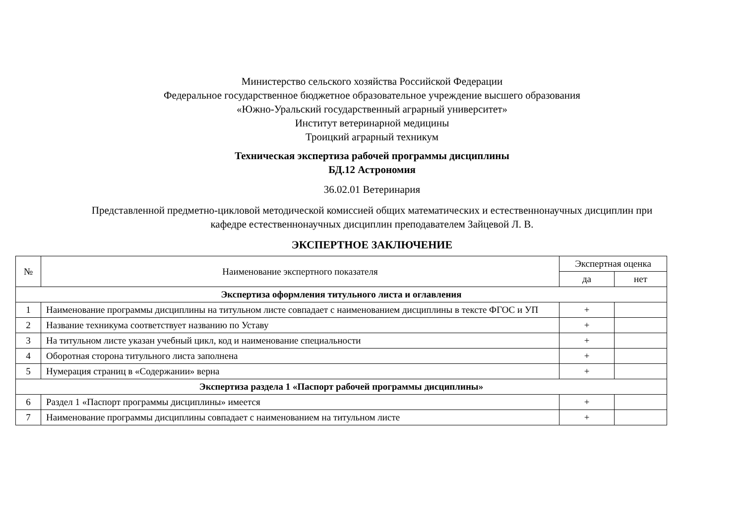Министерство сельского хозяйства Российской Федерации
Федеральное государственное бюджетное образовательное учреждение высшего образования
«Южно-Уральский государственный аграрный университет»
Институт ветеринарной медицины
Троицкий аграрный техникум
Техническая экспертиза рабочей программы дисциплины
БД.12 Астрономия
36.02.01 Ветеринария
Представленной предметно-цикловой методической комиссией общих математических и естественнонаучных дисциплин при
кафедре естественнонаучных дисциплин преподавателем Зайцевой Л. В.
ЭКСПЕРТНОЕ ЗАКЛЮЧЕНИЕ
| № | Наименование экспертного показателя | Экспертная оценка | |
| --- | --- | --- | --- |
| | | да | нет |
| Экспертиза оформления титульного листа и оглавления | | | |
| 1 | Наименование программы дисциплины на титульном листе совпадает с наименованием дисциплины в тексте ФГОС и УП | + | |
| 2 | Название техникума соответствует названию по Уставу | + | |
| 3 | На титульном листе указан учебный цикл, код и наименование специальности | + | |
| 4 | Оборотная сторона титульного листа заполнена | + | |
| 5 | Нумерация страниц в «Содержании» верна | + | |
| Экспертиза раздела 1 «Паспорт рабочей программы дисциплины» | | | |
| 6 | Раздел 1 «Паспорт программы дисциплины» имеется | + | |
| 7 | Наименование программы дисциплины совпадает с наименованием на титульном листе | + | |